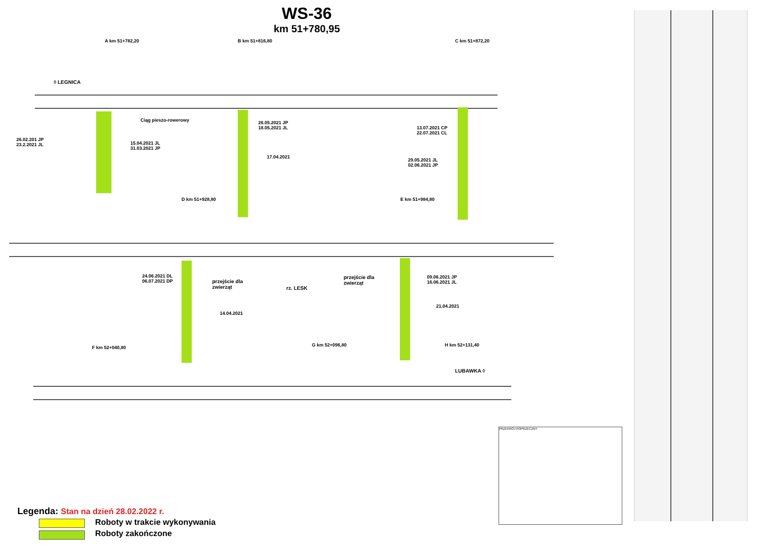WS-36
km 51+780,95
◊ LEGNICA
A km 51+782,20 B km 51+816,80 C km 51+872,20
Ciąg pieszo-rowerowy
26.02.201 JP
23.2.2021 JL
15.04.2021 JL
31.03.2021 JP
26.05.2021 JP
18.05.2021 JL
17.04.2021
13.07.2021 CP
22.07.2021 CL
29.05.2021 JL
02.06.2021 JP
D km 51+928,80 E km 51+984,80
24.06.2021 DL
06.07.2021 DP
przejście dla
zwierząt
rz. LESK
przejście dla
zwierząt
09.06.2021 JP
16.06.2021 JL
14.04.2021
21.04.2021
F km 52+040,80 G km 52+096,80 H km 52+131,40
LUBAWKA ◊
PRZEKRÓJ POPRZECZNY
Legenda: Stan na dzień 28.02.2022 r.
Roboty w trakcie wykonywania
Roboty zakończone